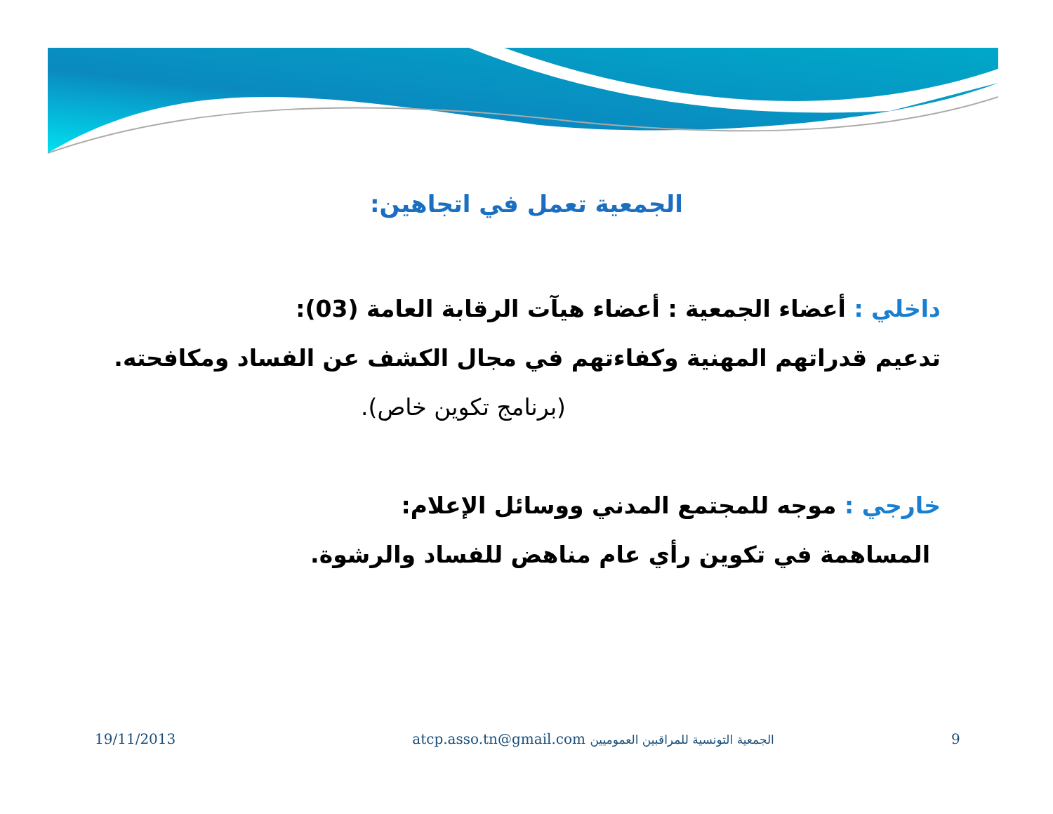الجمعية تعمل في اتجاهين:
داخلي : أعضاء الجمعية : أعضاء هيآت الرقابة العامة (03):
تدعيم قدراتهم المهنية وكفاءتهم في مجال الكشف عن الفساد ومكافحته.
(برنامج تكوين خاص).
خارجي : موجه للمجتمع المدني ووسائل الإعلام:
المساهمة في تكوين رأي عام مناهض للفساد والرشوة.
19/11/2013 atcp.asso.tn@gmail.com الجمعية التونسية للمراقبين العموميين
9